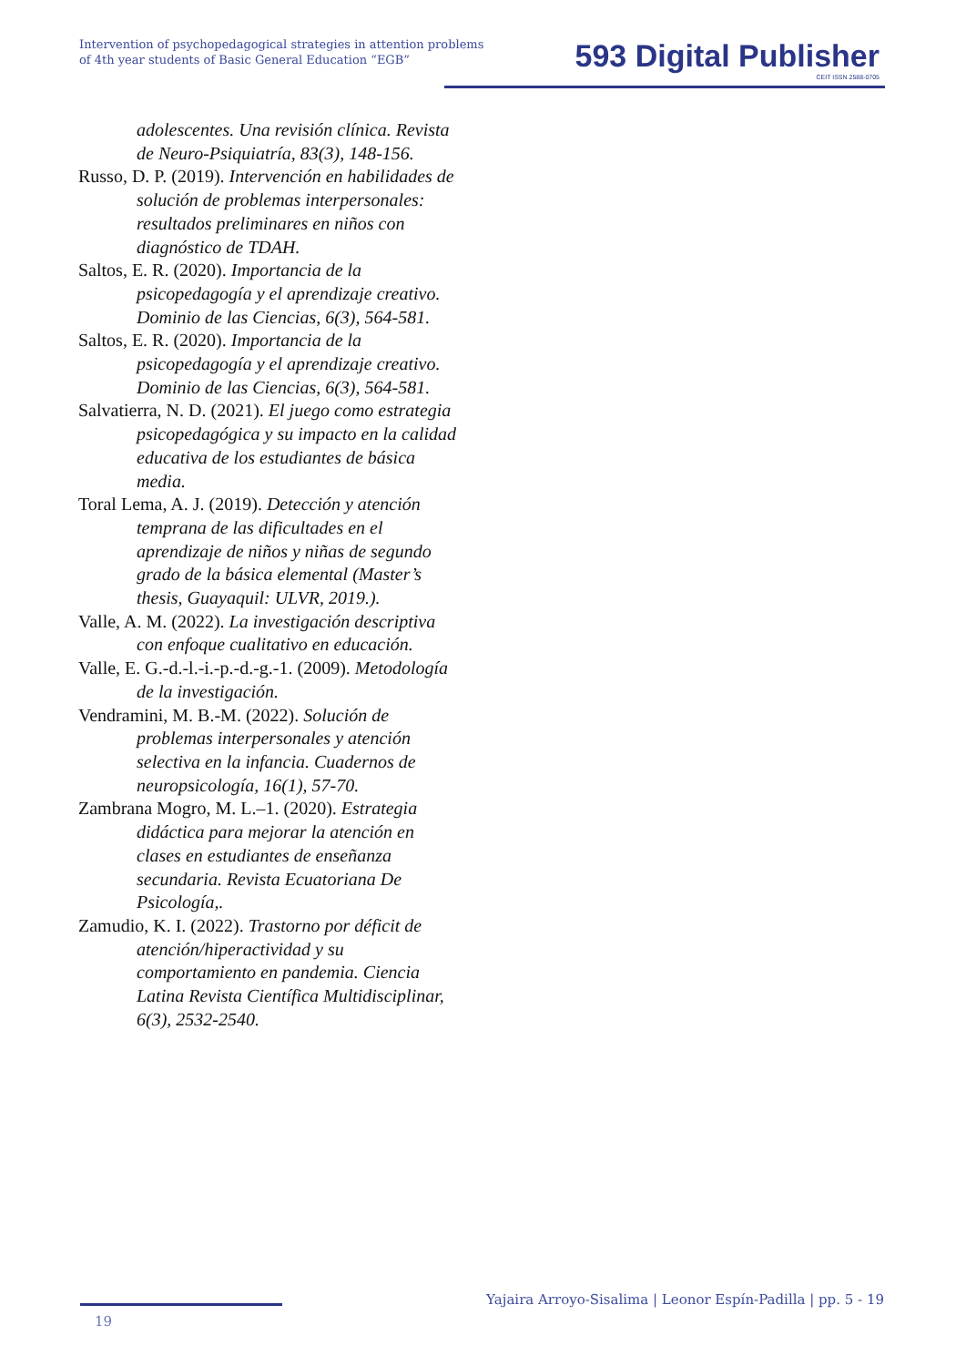Intervention of psychopedagogical strategies in attention problems
of 4th year students of Basic General Education “EGB”
593 Digital Publisher
CEIT ISSN 2588-0705
adolescentes. Una revisión clínica. Revista de Neuro-Psiquiatría, 83(3), 148-156.
Russo, D. P. (2019). Intervención en habilidades de solución de problemas interpersonales: resultados preliminares en niños con diagnóstico de TDAH.
Saltos, E. R. (2020). Importancia de la psicopedagogía y el aprendizaje creativo. Dominio de las Ciencias, 6(3), 564-581.
Saltos, E. R. (2020). Importancia de la psicopedagogía y el aprendizaje creativo. Dominio de las Ciencias, 6(3), 564-581.
Salvatierra, N. D. (2021). El juego como estrategia psicopedagógica y su impacto en la calidad educativa de los estudiantes de básica media.
Toral Lema, A. J. (2019). Detección y atención temprana de las dificultades en el aprendizaje de niños y niñas de segundo grado de la básica elemental (Master’s thesis, Guayaquil: ULVR, 2019.).
Valle, A. M. (2022). La investigación descriptiva con enfoque cualitativo en educación.
Valle, E. G.-d.-l.-i.-p.-d.-g.-1. (2009). Metodología de la investigación.
Vendramini, M. B.-M. (2022). Solución de problemas interpersonales y atención selectiva en la infancia. Cuadernos de neuropsicología, 16(1), 57-70.
Zambrana Mogro, M. L.–1. (2020). Estrategia didáctica para mejorar la atención en clases en estudiantes de enseñanza secundaria. Revista Ecuatoriana De Psicología,.
Zamudio, K. I. (2022). Trastorno por déficit de atención/hiperactividad y su comportamiento en pandemia. Ciencia Latina Revista Científica Multidisciplinar, 6(3), 2532-2540.
Yajaira Arroyo-Sisalima | Leonor Espín-Padilla | pp. 5 - 19
19